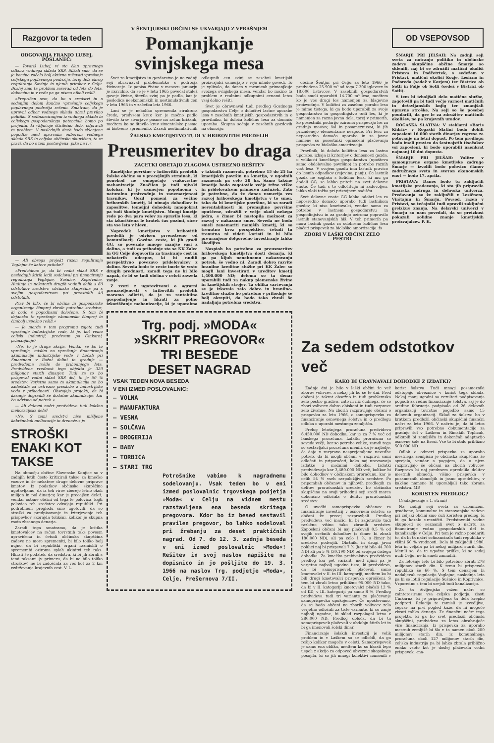Razgovor ta teden
ODGOVARJA FRANJO LUBEJ, POSLANEC:
— Tovariš Lubej, vi ste član upravnega odbora vodnega sklada SRS. Slišali smo, da se je končno začelo bolj aktivno reševati vprašanje celjskega poplavnega področja, torej dela okrog reguliranja Savinje in njenih pritokov v Celju. Doslej smo ta problem reševali od leta do leta, dokončno in v redu pa ga nismo nikoli rešili.
»Prepričan sem, da bo s sredstvi in s sedanjim delom končno vprašanje celjskega poplavnega področja rešeno. Smatram, da je upravni odbor vodnega sklada ubral pravilno politiko. S sofinanciranjem iz vodnega sklada in celjskega gospodarskega potenciala bomo po projektu, ki vključuje štiriletno delo, odpravili ta problem. V naslednjih dneh bodo sklenjene pogodbe med upravnim odborom vodnega sklada SRS in celjsko občinsko skupščino, to se pravi, da bo s tem postavljena ‚pika na i'.«
— Ali obsega projekt razen reguliranja Voglajne še katere pritoke?
»Predvideno je, da bi vodni sklad SRS v naslednjih štirih letih sodeloval pri financiranju reguliranja Voglajne, Sušnice, Koprivnice, Hudinje in nekaterih drugih vodnih delih s 60 odstotkov sredstev, občinska skupščina pa s svojim gospodarstvom pri preostalih 40 odstotkih.
Prav bi bilo, če bi občina in gospodarske organizacije čimprej zbrale potrebna sredstva, ki bodo s pogodbami določena. S tem bi dejansko to vprašanje ekonomsko čimprej in čimbolj uspešno rešili.«
— Je morda v tem programu zajeto tudi vprašanje industrijske vode, ki je, kot vemo celjski industriji, predvsem pa Cinkarni, primanjkuje?
»Ne, to je druga akcija. Vendar se bo to vprašanje, mislim na vprašanje financiranja akumulacije industrijske vode v Ločah pri Šmartnem v Rožni dolini in gradnja — predvidoma rešilo do prihodnjega leta. Predvidena vrednost tega objekta je 320 milijonov starih dinarjev. Tudi za to bo prispeval vodni sklad SRS del, to je 50 % sredstev. Verjetno samo ta akumulacija ne bo zadoščala za ustrezno preskrbo z industrijsko vodo v prihodnosti. Obstajajo projekti, da bi kasneje dogradili še dodatne akumulacije, kar bo odvisno od potreb.«
— Ali delovni načrt predvideva tudi kakšna melioracijska dela?
»Ne. S temi sredstvi niso mišljene kakršnekoli melioracije in drenaže.« js
STROŠKI ENAKI KOT TAKSE
Na območju občine Slovenske Konjice so v zadnjih letih često kritizirali takse za kmečke vozove in še nekatere druge delovne priprave kmetov. Iz podatkov občinske skupščine ugotavljamo, da iz teh virov zberejo letno okoli milijon in pol dinarjev, kar je precejšen delež, vendar ostane občini od tega le polovica, kajti polovico teh sredstev odvajajo republiki. Pri podrobnem pregledu smo ugotovili, da so stroški za predpisovanje in izterjevanje teh prispevkov skorajda tolikšni, kolikor je skupna vsota zbranega denarja.
Zaradi tega smatramo, da je kritika kmetovalcev na račun tovrstnih taks povsem upravičena in četudi občinska skupščina zadeve ne more spremeniti, bi bilo toliko bolj nujno, da bi republiški organi razmislili o spremembi oziroma sploh ukinitvi teh taks. Hkrati še podatek, da sredstva, ki bi jih zbrali s temi taksami (v primeru, da bi ne bilo toliko stroškov) ne bi zadoščala za več kot za 2 km vzdrževanja krajevnih cest. V. L.
V ŠENTJURSKI OBČINI SE UKVARJAJO Z VPRAŠNJEM
Pomanjkanje svinjskega mesa
Svet za kmetijstvo in gozdarstvo je na zadnji seji obravnaval problematiko s področja živinoreje. Iz popisa živine v mesecu januarju je razvidno, da se je v letu 1965 povečal stalež goveje živine, število svinj pa je padlo, kar je posledica neekonomskih in nestimulativnih cen v letu 1965 in v začetku leta 1966.
Lani se je nekoliko spremenila struktura črede, predvsem krav, ker je močno padlo število krav sivorjave pasme na račun križank, medtem ko se število krav simentalske pasme ni bistveno spremenilo. Zaradi nestimulativnih odkupnih cen svinj se zasebni kmetijski proizvajalci usmerjajo v rejo mlade govedi. To je vplivalo, da danes v mesnicah primanjkuje svežega svinjskega mesa, vendar bo možno ta problem z realnimi odkupnimi cenami letos vsaj delno rešiti.
Svet je obravnaval tudi predlog Gozdnega gospodarstva Celje o določitvi lastne uporabe lesa v zasebnih kmetijskih gospodarstvih in o pravilniku, ki določa količino lesa za domačo uporabo. Skupna sečnja v zasebnih gozdovih na območju
ŽALSKO KMETIJSTVO TUDI V HRIBOVITIH PREDELIH
Preusmeritev bo draga
ZACETKI OBETAJO ZLAGOMA USTREZNO REŠITEV
Kmetijske površine v hribovitih predelih žalske občine so v precejšnjih strminah, ki ponekod ne omogočajo vsakovrstne mehanizacije. Značilen je tudi njivski kolobar, ki je usmerjen popolnoma v naturalno proizvodnjo in zanemarjenost travnikov. Gozd pomeni za večino hribovskih kmetij, ki nimajo dohodkov iz zaposlitve, temeljni dohodek; mnogokrat pa tudi škoduje kmetijstvu. Mnogi kmetje rede po dva para volov za spravilo lesa, ki sta izkoriščena le kratek čas pozimi, sicer sta vse leto v hlevu.
Napredek kmetijstva v hribovitih predelih je odvisen prvenstveno od komunikacij. Gozdne ceste, ki jih gradi GG, so povezale mnoge manjše vasi z dolino, a tudi za prihodnje sta se KK Žalec in GG Celje dogovorila za trasiranje cest in nekaterih odcepov, ki bi nudili perspektivno povezavo pridelovalcev z dolino. Seveda bodo te ceste imele še vrsto drugih prednosti, zaradi tega ne bi bilo napak, če bi se tudi občina v celoti zavzela zanje.
Z zvezi z ugotovitvami o agrarni prenaseljenosti v hribovitih predelih moramo odkriti, da je za rentabilno gospodarjenje in hkrati za polno izkoriščanje mehanizacije, ki je uporabna v takšnih razmerah, potrebno 15 do 25 ha kmetijskih površin na kmetijo, v ugodnih razmerah pa celo 30 ha. Samo takšne kmetije bodo zagotovile večje tržne viške in pridelovalcem primeren zaslužek. Zato je potrebno, da že danes usmerijo ves razvoj hribovskega kmetijstva v to smer, tako da bi kmetijske površine, ki so zaradi nerentabilnosti in premajhne površine opuščene, združili v večje okoli nekega jedra, s čimer bi nastopila možnost za razvoj v nakazano smer. Seveda ne bodo smeli zanemariti manjših kmetij, ki so trenutno brez perspektive, četudi tu trenutno ni videti koristi in bi bilo preuranjeno dolgoročno investiranje lahko škodljivo.
Naspioh bo potrebno za preusmeritev hribovskega kmetijstva dosti denarja, ki ga pa kljub nenehnemu nakazovanju potreb, še vedno ni. Zaradi dobro razvite hranilne kreditne službe pri KK Žalec so mogli lani investirati v ureditev kmetij 1,400.000 ND; deloma so ta denar uporabili tudi za nakup plemenske živine in kmetijskih strojev. Ta oblika varčevanja se je izkazala zelo dobro in hranilno-kreditno službo bo potrebno v prihodnje še bolj okrepiti, da bodo tako zbrali še nadaljnja potrebna sredstva.
Trg. podj. »MODA«
»SKRIT PREGOVOR«
TRI BESEDE
DESET NAGRAD
VSAK TEDEN NOVA BESEDA
V ENI IZMED POSLOVALNIC:
– VOLNA
– MANUFAKTURA
– VESNA
– SOLČAVA
– DROGERIJA
– BABY
– TORBICA
– STARI TRG
Potrošnike vabimo k nagradnemu sodelovanju. Vsak teden bo v eni izmed poslovalnic trgovskega podjetja »Moda« v Celju na vidnem mestu razstavljena ena beseda skritega pregovora. Kdor bo iz besed sestavil pravilen pregovor, bo lahko sodeloval pri žrebanju za deset praktičnih nagrad. Od 7. do 12. 3. zadnja beseda v eni izmed poslovalnic »Mode«! Rešitev in svoj naslov napišite na dopisnico in jo pošljite do 19. 3. 1966 na naslov Trg. podjetje »Moda«, Celje, Prešernova 7/II.
občine Šentjur pri Celju za leto 1966 je predvidena 25.900 m³ od tega 7.300 iglavcev in 18.600 listavcev. V zasebnih gospodarstvih bodo smeli uporabiti 14.700 m³ lesa, medtem ko je ves drugi les namenjen za blagovno proizvodnjo. V količini za zasebno porabo lesa je mimo tistega, ki ga bodo uporabili za svoje gospodarstvo in gospodinjstvo tudi les, ki je namenjen za razna javna dela, torej v primerih, ko posestniki podarijo oziroma prispevajo les za gradnjo mostov, šol in posamezniком, ki jih prizadenejo elementarne nezgode. Pri lesu za neposredno domačo uporabo in za javne namene so posestniki oproščeni plačevanja prispevka za biološko amortizacijo.
Pravilnik, ki določa količino lesa za lastno uporabo, izhaja iz kriterijev o donosnosti gozda, o velikosti kmečkega gospodarstva (upošteva samo obdelovalno površino) in potrebe raznih vrst lesa. V svojem gozdu ima lastnik pravico do lesnih odpadkov (vejevina, panji). Če lastnik gozda ne soglaša s količino lesa, ki mu ga dodeli GG, se lahko pritoži na svet delovne enote. Če tudi s to odločitvijo ni zadovoljen, lahko vloži tožbo pri pristojnem sodišču.
Svet delovne enote GG lahko odobri les za neposredno domačo uporabo tudi lastnikom gozdov, ki niso kmetovalci, vendar samo za potrebe v lastnem gospodarstvu in gospodinjstvu in za gradnjo oziroma popravilo lastnih stanovanjskih hiš. V teh primerih pa mora lastnik gozda za odobreno količino lesa plačati prispevek za biološko amortizacijo. fs
ZBORI V LAŠKI OBČINI ZELO PESTRI
OD VSEPOVSOD
ŠMARJE PRI JELŠAH: Na zadnji seji sveta za notranjo politiko in občinske zadeve skupščine občine Šmarje so sklenili, naj bi se združili matični okoliši Pristava in Podčetrtek, s sedežem v Pristavi, matični okoliši Kozje, Lesično in Podsreda (sedež v Kozjem) ter Bistrica ob Sotli in Polje ob Sotli (sedež v Bistrici ob Sotli).
S tem bi izboljšali delo matične službe, zagotovili pa bi tudi večjo varnost matičnih in državljanskih knjig ter zmanjšali upravne stroške. Na seji so še posebej poudarili, da gre le za združitev matičnih okolišev, ne pa krajevnih uradov.
ROGAŠKA SLATINA: V steklarni »Boris Kidrič« v Rogaški Slatini bodo dobili zaposleni 16.000 starih dinarjev regresa za potovanje na letni dopust. Po tem predlogu bodo imeli pravico do šestnajstih tisočakov vsi zaposleni, ki bodo uporabili naenkrat najmanj 10 dni dopusta.
ŠMARJE PRI JELŠAH: Volitve v samoupravne organe kmetijske zadruge Šmarje — izvolili bodo polovico članov zadružnega sveta in sveтов ekonomskih enot — bodo 17. aprila.
PRISTAVA: Danes bodo tu zaključili kmetijska predavanja, ki sta jih pripravila šmarska zadruga in delavska univerza. Predavanja so že zaključili v Lesičnem, Virštajnu in Šmarju. Povsod, razen v Pristavi, so tečajniki tudi opravili zaključni preizkus znanja. Na delavski univerzi v Šmarju so nam povedali, da so preizkusi pokazali solidno znanje kmetijskih proizvajalcev. P. K.
Za sedem odstotkov več
KAKO BI URAVNAVALI DOHODKE Z IZDATKI?
Zadnje dni je bilo v laški občini že več zborov volivcev, a nekaj jih bo še te dni. Pred občani je tokrat obsežno in tudi problemsko zelo pestro gradivo, zato ni nič čudnega, če so zbori volivcev dobro obiskani in tudi razprave zelo živahne. Na zborih razpravljajo občani o prispevku za leto 1966, o samoprispevku za financiranje osnovnega šolstva in o predlogu odloka o uporabi mestnega zemljišča.
Prelog letošnjega proračuna predvideva 6,450.000 ND dohodka, kar je za 7 % več od lanskega proračuna. Izdatki proračuna so seveda večji, ker so potrebe velike, zaradi tega so sestavljalci proračuna menili, da je najbolje, če dajo v razpravo nesprejemljene navedbe potreb, da bi mogli občani v razpravi sami odločati in priporočati, kako naj uravnavajo izdatke z možnimi dohodki. Izdatki predvidevajo kar 3,480.000 ND več, kolikor bi bilo dohodkov v občinskem proračunu, kar je celih 54 % vseh razpoložljivih sredstev. Po pripombah občanov in njihovih predlogih za delitev proračunskih sredstev bo občinska skupščina na svoji prihodnji seji sredi marca dokončno odločala o delitvi proračunskih sredstev.
O uvedbi samoprispevka občanov za financiranje investicij v osnovnem šolstvu so občani že precej razpravljali. Predlog predvideva več inačic, ki bi zagotovile tudi različno višino tako zbranih sredstev. Zaposleni občani bi naj plačevali 0,5 % od svojih osebnih dohodkov (s čimer bi zbrali 180.000 ND), ali pa celo 1 %, s čimer bi sredstva podvojili. Obrtniki in drugi javni poklici naj bi prispevali 7 % (kar bi bilo 44.700 ND) ali pa 5 % (30.190 ND) od svojega čistega dohodka. Za kmečko prebivalstvo predvideva predlog kar pet variant, med njimi pa je verjetno najbolj ugodna tista, ki predvideva, da bi samoprispevek plačevali samo kmetovalci v II. in III. kategoriji, medtem ko bi bili drugi kmetovalci prispevka oproščeni. S tem bi zbrali letno približno 95.000 ND tako, da bi v II. kategoriji kmetovalci plačali 12 % od KD, v III. kategoriji pa samo 8 %. Predlog predvideva tudi tri variante za plačevanje samoprispevka upokojencev. Če upoštevamo, da se bodo občani na zborih volivcev zelo verjetno odločali za tiste variante, ki so zanje najbolj ugodne, bi sklad razpolagal letno z 280.000 ND. Predlog določa, da bi ta samoprispevek plačevali v obdobju štirih let in bi ga imenovali šolski dinar.
Financiranje šolskih investicij je velik problem in v Laškem so se odločili, da ga rešijo kolikor mogoče v celoti. Samoprispevek je samo ena oblika, medtem ko so hkrati lepo uspeli z akcijo za odpoved obveznic skopskega posojila, ki so jih mnogi kolektivi namenili v korist šolstva. Tudi mnogi posamezniki odstopajo obveznice v korist tega sklada. Nekaj manj ugodni so rezultati podpisovanja pogodb za redno financiranje šolstva, saj je do sredine februarja podpisalo od 26 delovnih organizacij tovrstno pogodbo samo 15 delovnih organizacij. Sklad za šolstvo bo v kratkem predložil občinski skupščini finančni načrt za leto 1966. V načrtu je, da bi letos pripravili vso potrebno dokumentacijo za gradnjo šol v Laškem in Rimskih Toplicah, odkupili bi zemljišča in dokončali adaptacijo osnovne šole na Brezi. Vse to bi stalo približno 500.000 ND.
Odlok o odmeri prispevka za uporabo mestnega zemljišča je občinska skupščina že sprejela, vendar s pogojem, da o njem razpravljajo še občani na zborih volivcev. Razprava bi naj predvsem opredelila delitev mestnih območij, višino prispevka v posameznih območjih in jasno opredelitev, v kakšne namene bi uporabljali tako zbrana sredstva. MP.
KORISTEN PREDLOG?
(Nadaljevanje s 1. strani)
Na zadnji seji sveta za urbanizem, gradbene, komunalne in stanovanjske zadeve pri celjski občini smo čuli koristen predlog, ki bi ga kazalo uresničiti. Predstavniki vodne skupnosti so seznanili svet o načrtu za financiranje vodno gospodarskih del in kanalizacije v Celju. Pri tem je važno poudariti to, da bi ta načrt sofinancirala tudi republika v višini 60 % vrednosti. Dela bi zaključili 1980. leta in veljala pa bi nekaj milijard starih din. Menili so, da te ugodne prilike, ki se sedaj nudi Celju, ne bi smeli zamuditi.
Za letošnje leto bi bilo potrebno zbrati 278 milijonov starih din. K temu bi prispevala republika še 60 %. S tem denarjem bi nadaljevali regulacijo Voglajne, naslednja leta pa bi se lotili regulacije Sušnice in Koprivnice. Vzporedno s tem bi urejali tudi kanalizacijo.
Za ta življenjsko važen načrt so zainteresirana vsa celjska podjetja, zlasti Cinkarna, ki je pripravljena ta dela krepko podpreti. Relacija te zamisli je izvedljiva, čeprav na prvi pogled kaže, da ni mogoče zbrati toliko denarja. Že finančni načrt tega projekta, ki ga bo svet predložil občinski skupščini, predvideva za letos ohrabrujoče vire financiranja. Iz prispevka za uporabo mestnih zemljišč bi šlo v ta namen okoli 200 milijonov starih din, iz komunalnega proračuna okoli 127 milijonov starih din, celjska industrija pa bi lahko zbrala približno enako vsoto kot je doslej plačevala vodni prispevek. -ma-